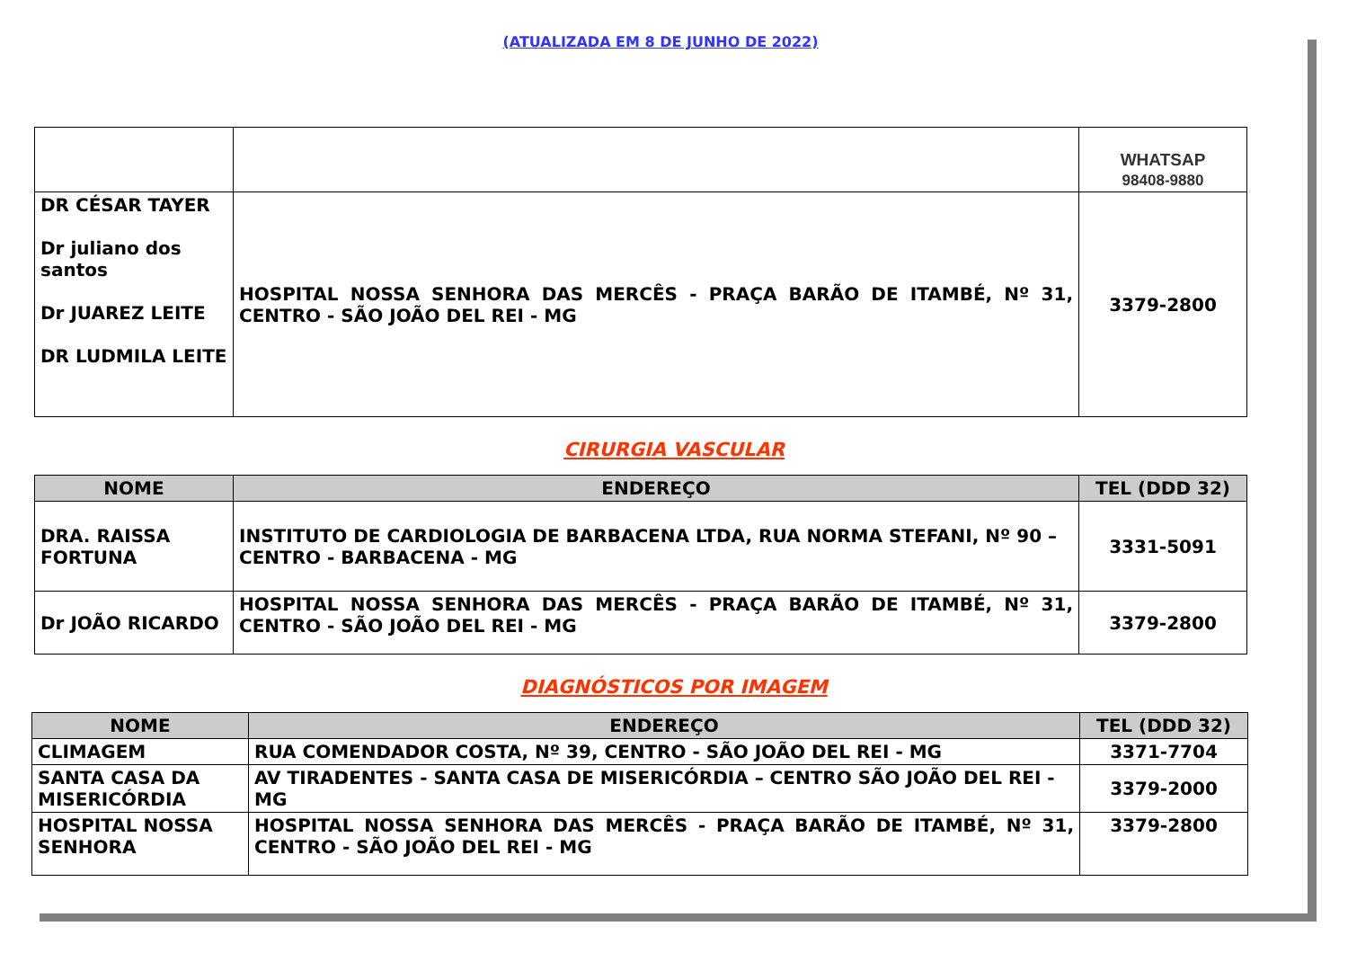(ATUALIZADA EM 8 DE JUNHO DE 2022)
| | | WHATSAP 98408-9880 |
| DR CÉSAR TAYER Dr juliano dos santos Dr JUAREZ LEITE DR LUDMILA LEITE | HOSPITAL NOSSA SENHORA DAS MERCÊS - PRAÇA BARÃO DE ITAMBÉ, Nº 31, CENTRO - SÃO JOÃO DEL REI - MG | 3379-2800 |
CIRURGIA VASCULAR
| NOME | ENDEREÇO | TEL (DDD 32) |
| --- | --- | --- |
| DRA. RAISSA FORTUNA | INSTITUTO DE CARDIOLOGIA DE BARBACENA LTDA, RUA NORMA STEFANI, Nº 90 – CENTRO - BARBACENA - MG | 3331-5091 |
| Dr JOÃO RICARDO | HOSPITAL NOSSA SENHORA DAS MERCÊS - PRAÇA BARÃO DE ITAMBÉ, Nº 31, CENTRO - SÃO JOÃO DEL REI - MG | 3379-2800 |
DIAGNÓSTICOS POR IMAGEM
| NOME | ENDEREÇO | TEL (DDD 32) |
| --- | --- | --- |
| CLIMAGEM | RUA COMENDADOR COSTA, Nº 39, CENTRO - SÃO JOÃO DEL REI - MG | 3371-7704 |
| SANTA CASA DA MISERICÓRDIA | AV TIRADENTES - SANTA CASA DE MISERICÓRDIA – CENTRO SÃO JOÃO DEL REI - MG | 3379-2000 |
| HOSPITAL NOSSA SENHORA | HOSPITAL NOSSA SENHORA DAS MERCÊS - PRAÇA BARÃO DE ITAMBÉ, Nº 31, CENTRO - SÃO JOÃO DEL REI - MG | 3379-2800 |